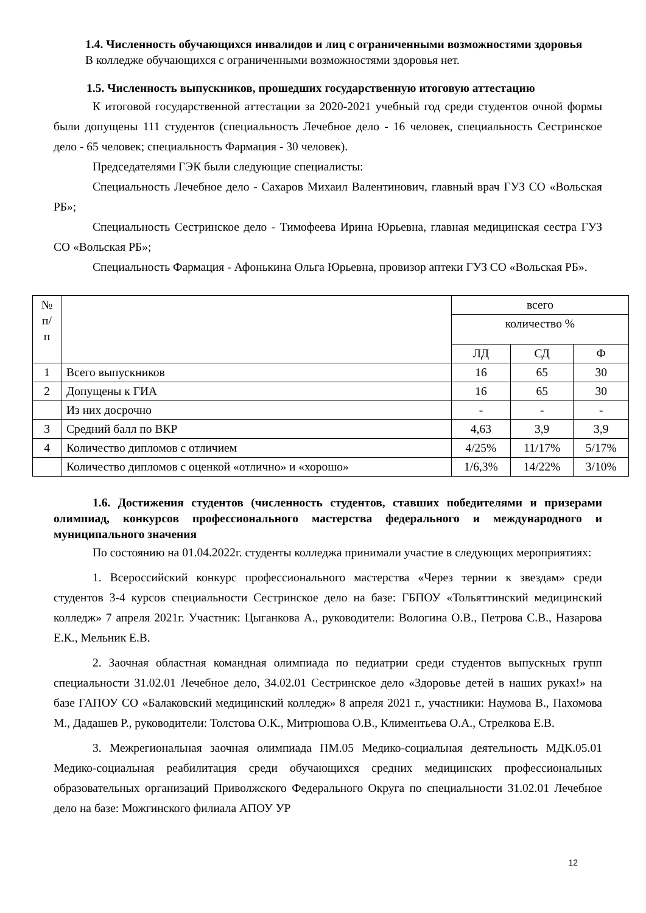1.4. Численность обучающихся инвалидов и лиц с ограниченными возможностями здоровья
В колледже обучающихся с ограниченными возможностями здоровья нет.
1.5. Численность выпускников, прошедших государственную итоговую аттестацию
К итоговой государственной аттестации за 2020-2021 учебный год среди студентов очной формы были допущены 111 студентов (специальность Лечебное дело - 16 человек, специальность Сестринское дело - 65 человек; специальность Фармация - 30 человек).
Председателями ГЭК были следующие специалисты:
Специальность Лечебное дело - Сахаров Михаил Валентинович, главный врач ГУЗ СО «Вольская РБ»;
Специальность Сестринское дело - Тимофеева Ирина Юрьевна, главная медицинская сестра ГУЗ СО «Вольская РБ»;
Специальность Фармация - Афонькина Ольга Юрьевна, провизор аптеки ГУЗ СО «Вольская РБ».
| № п/ п | | всего | | |
| | | количество % | | |
| | | ЛД | СД | Ф |
| 1 | Всего выпускников | 16 | 65 | 30 |
| 2 | Допущены к ГИА | 16 | 65 | 30 |
| | Из них досрочно | - | - | - |
| 3 | Средний балл по ВКР | 4,63 | 3,9 | 3,9 |
| 4 | Количество дипломов с отличием | 4/25% | 11/17% | 5/17% |
| | Количество дипломов с оценкой «отлично» и «хорошо» | 1/6,3% | 14/22% | 3/10% |
1.6. Достижения студентов (численность студентов, ставших победителями и призерами олимпиад, конкурсов профессионального мастерства федерального и международного и муниципального значения
По состоянию на 01.04.2022г. студенты колледжа принимали участие в следующих мероприятиях:
1. Всероссийский конкурс профессионального мастерства «Через тернии к звездам» среди студентов 3-4 курсов специальности Сестринское дело на базе: ГБПОУ «Тольяттинский медицинский колледж» 7 апреля 2021г. Участник: Цыганкова А., руководители: Вологина О.В., Петрова С.В., Назарова Е.К., Мельник Е.В.
2. Заочная областная командная олимпиада по педиатрии среди студентов выпускных групп специальности 31.02.01 Лечебное дело, 34.02.01 Сестринское дело «Здоровье детей в наших руках!» на базе ГАПОУ СО «Балаковский медицинский колледж» 8 апреля 2021 г., участники: Наумова В., Пахомова М., Дадашев Р., руководители: Толстова О.К., Митрюшова О.В., Климентьева О.А., Стрелкова Е.В.
3. Межрегиональная заочная олимпиада ПМ.05 Медико-социальная деятельность МДК.05.01 Медико-социальная реабилитация среди обучающихся средних медицинских профессиональных образовательных организаций Приволжского Федерального Округа по специальности 31.02.01 Лечебное дело на базе: Можгинского филиала АПОУ УР
12